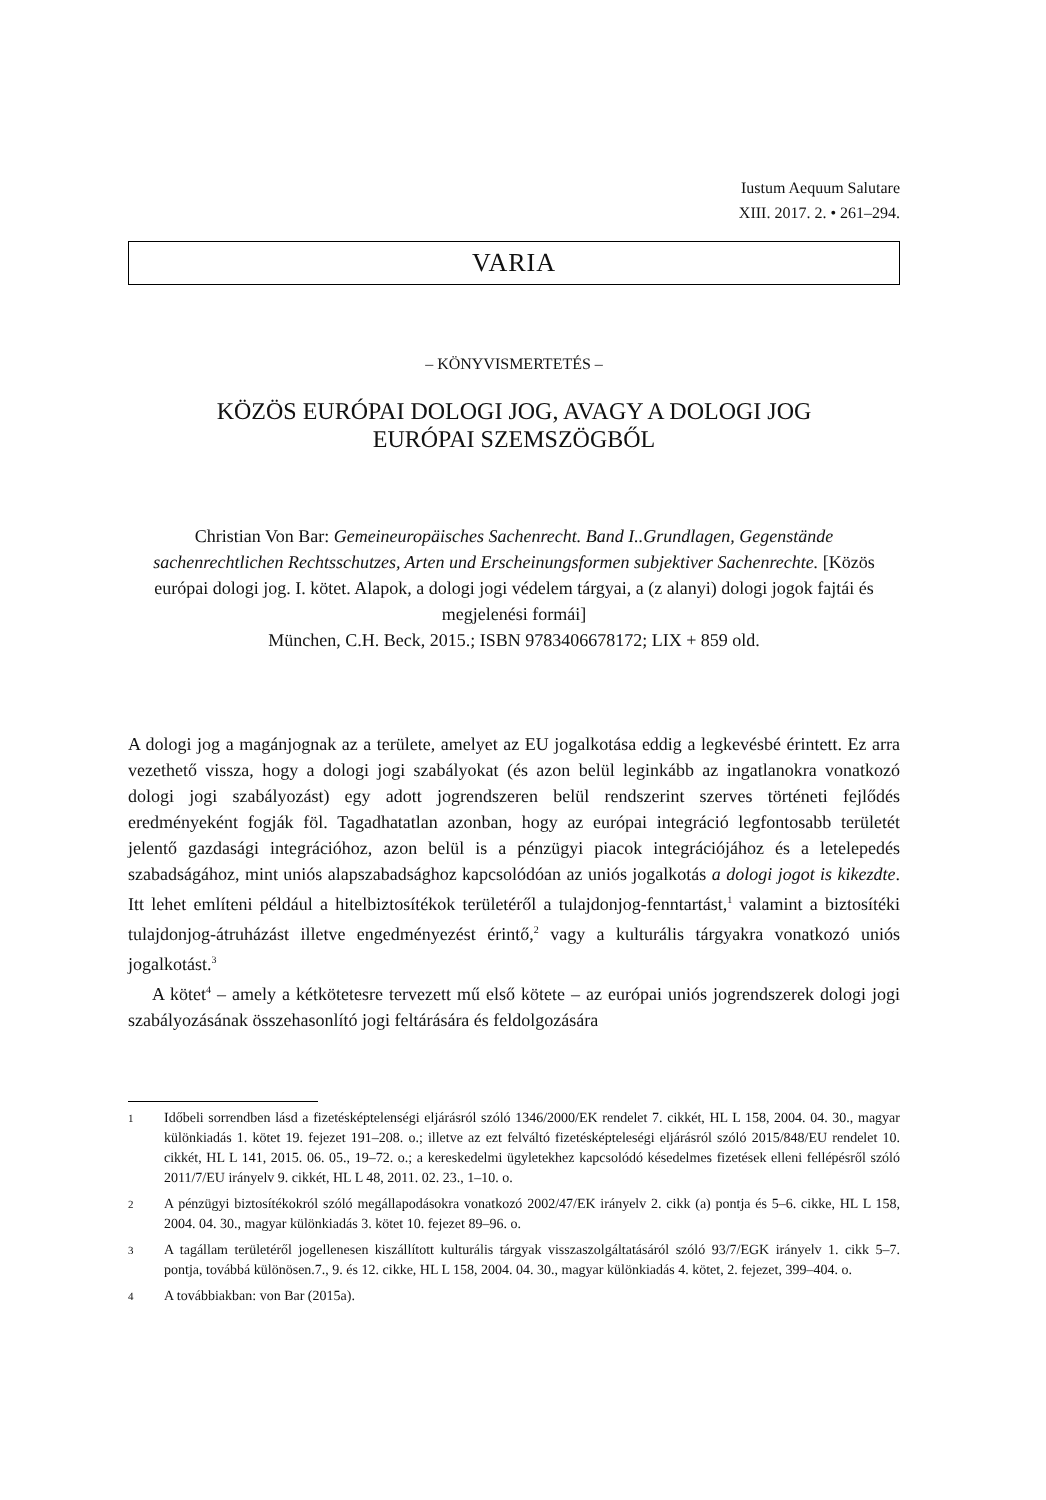Iustum Aequum Salutare
XIII. 2017. 2. • 261–294.
VARIA
– KÖNYVISMERTETÉS –
KÖZÖS EURÓPAI DOLOGI JOG, AVAGY A DOLOGI JOG
EURÓPAI SZEMSZÖGBŐL
Christian Von Bar: Gemeineuropäisches Sachenrecht. Band I..Grundlagen, Gegenstände sachenrechtlichen Rechtsschutzes, Arten und Erscheinungsformen subjektiver Sachenrechte. [Közös európai dologi jog. I. kötet. Alapok, a dologi jogi védelem tárgyai, a (z alanyi) dologi jogok fajtái és megjelenési formái]
München, C.H. Beck, 2015.; ISBN 9783406678172; LIX + 859 old.
A dologi jog a magánjognak az a területe, amelyet az EU jogalkotása eddig a legkevésbé érintett. Ez arra vezethető vissza, hogy a dologi jogi szabályokat (és azon belül leginkább az ingatlanokra vonatkozó dologi jogi szabályozást) egy adott jogrendszeren belül rendszerint szerves történeti fejlődés eredményeként fogják föl. Tagadhatatlan azonban, hogy az európai integráció legfontosabb területét jelentő gazdasági integrációhoz, azon belül is a pénzügyi piacok integrációjához és a letelepedés szabadságához, mint uniós alapszabadsághoz kapcsolódóan az uniós jogalkotás a dologi jogot is kikezdte. Itt lehet említeni például a hitelbiztosítékok területéről a tulajdonjog-fenntartást,<sup>1</sup> valamint a biztosítéki tulajdonjog-átruházást illetve engedményezést érintő,<sup>2</sup> vagy a kulturális tárgyakra vonatkozó uniós jogalkotást.<sup>3</sup>
A kötet<sup>4</sup> – amely a kétkötetesre tervezett mű első kötete – az európai uniós jogrendszerek dologi jogi szabályozásának összehasonlító jogi feltárására és feldolgozására
1 Időbeli sorrendben lásd a fizetésképtelenségi eljárásról szóló 1346/2000/EK rendelet 7. cikkét, HL L 158, 2004. 04. 30., magyar különkiadás 1. kötet 19. fejezet 191–208. o.; illetve az ezt felváltó fizetésképteleségi eljárásról szóló 2015/848/EU rendelet 10. cikkét, HL L 141, 2015. 06. 05., 19–72. o.; a kereskedelmi ügyletekhez kapcsolódó késedelmes fizetések elleni fellépésről szóló 2011/7/EU irányelv 9. cikkét, HL L 48, 2011. 02. 23., 1–10. o.
2 A pénzügyi biztosítékokról szóló megállapodásokra vonatkozó 2002/47/EK irányelv 2. cikk (a) pontja és 5–6. cikke, HL L 158, 2004. 04. 30., magyar különkiadás 3. kötet 10. fejezet 89–96. o.
3 A tagállam területéről jogellenesen kiszállított kulturális tárgyak visszaszolgáltatásáról szóló 93/7/EGK irányelv 1. cikk 5–7. pontja, továbbá különösen.7., 9. és 12. cikke, HL L 158, 2004. 04. 30., magyar különkiadás 4. kötet, 2. fejezet, 399–404. o.
4 A továbbiakban: von Bar (2015a).